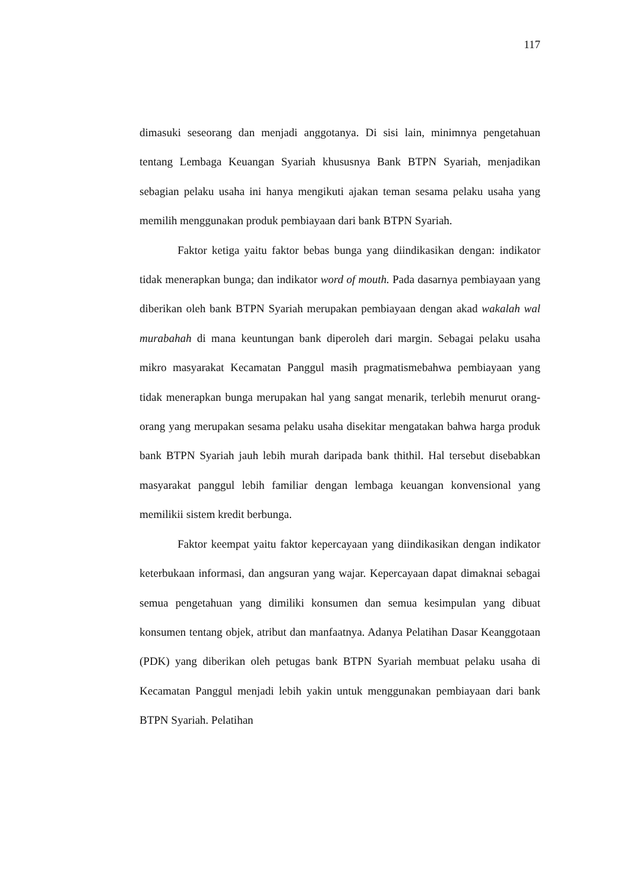117
dimasuki seseorang dan menjadi anggotanya. Di sisi lain, minimnya pengetahuan tentang Lembaga Keuangan Syariah khususnya Bank BTPN Syariah, menjadikan sebagian pelaku usaha ini hanya mengikuti ajakan teman sesama pelaku usaha yang memilih menggunakan produk pembiayaan dari bank BTPN Syariah.
Faktor ketiga yaitu faktor bebas bunga yang diindikasikan dengan: indikator tidak menerapkan bunga; dan indikator word of mouth. Pada dasarnya pembiayaan yang diberikan oleh bank BTPN Syariah merupakan pembiayaan dengan akad wakalah wal murabahah di mana keuntungan bank diperoleh dari margin. Sebagai pelaku usaha mikro masyarakat Kecamatan Panggul masih pragmatismebahwa pembiayaan yang tidak menerapkan bunga merupakan hal yang sangat menarik, terlebih menurut orang-orang yang merupakan sesama pelaku usaha disekitar mengatakan bahwa harga produk bank BTPN Syariah jauh lebih murah daripada bank thithil. Hal tersebut disebabkan masyarakat panggul lebih familiar dengan lembaga keuangan konvensional yang memilikii sistem kredit berbunga.
Faktor keempat yaitu faktor kepercayaan yang diindikasikan dengan indikator keterbukaan informasi, dan angsuran yang wajar. Kepercayaan dapat dimaknai sebagai semua pengetahuan yang dimiliki konsumen dan semua kesimpulan yang dibuat konsumen tentang objek, atribut dan manfaatnya. Adanya Pelatihan Dasar Keanggotaan (PDK) yang diberikan oleh petugas bank BTPN Syariah membuat pelaku usaha di Kecamatan Panggul menjadi lebih yakin untuk menggunakan pembiayaan dari bank BTPN Syariah. Pelatihan